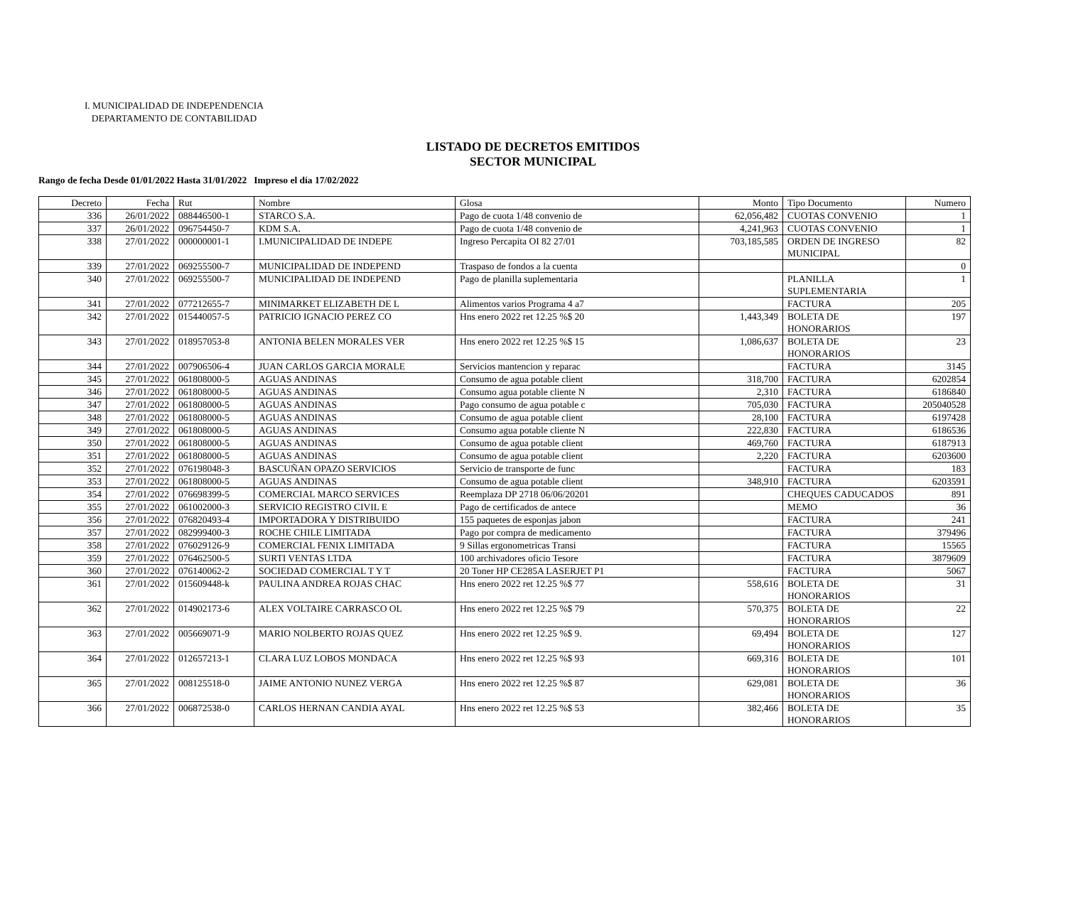I. MUNICIPALIDAD DE INDEPENDENCIA
DEPARTAMENTO DE CONTABILIDAD
LISTADO DE DECRETOS EMITIDOS
SECTOR MUNICIPAL
Rango de fecha Desde 01/01/2022 Hasta 31/01/2022 Impreso el día 17/02/2022
| Decreto | Fecha | Rut | Nombre | Glosa | Monto | Tipo Documento | Numero |
| --- | --- | --- | --- | --- | --- | --- | --- |
| 336 | 26/01/2022 | 088446500-1 | STARCO S.A. | Pago de cuota 1/48 convenio de | 62,056,482 | CUOTAS CONVENIO | 1 |
| 337 | 26/01/2022 | 096754450-7 | KDM S.A. | Pago de cuota 1/48 convenio de | 4,241,963 | CUOTAS CONVENIO | 1 |
| 338 | 27/01/2022 | 000000001-1 | I.MUNICIPALIDAD DE INDEPE | Ingreso Percapita OI 82 27/01 | 703,185,585 | ORDEN DE INGRESO MUNICIPAL | 82 |
| 339 | 27/01/2022 | 069255500-7 | MUNICIPALIDAD DE INDEPEND | Traspaso de fondos a la cuenta | | | 0 |
| 340 | 27/01/2022 | 069255500-7 | MUNICIPALIDAD DE INDEPEND | Pago de planilla suplementaria | | PLANILLA SUPLEMENTARIA | 1 |
| 341 | 27/01/2022 | 077212655-7 | MINIMARKET ELIZABETH DE L | Alimentos varios Programa 4 a7 | | FACTURA | 205 |
| 342 | 27/01/2022 | 015440057-5 | PATRICIO IGNACIO PEREZ CO | Hns enero 2022 ret 12.25 %$ 20 | 1,443,349 | BOLETA DE HONORARIOS | 197 |
| 343 | 27/01/2022 | 018957053-8 | ANTONIA BELEN MORALES VER | Hns enero 2022 ret 12.25 %$ 15 | 1,086,637 | BOLETA DE HONORARIOS | 23 |
| 344 | 27/01/2022 | 007906506-4 | JUAN CARLOS GARCIA MORALE | Servicios mantencion y reparac | | FACTURA | 3145 |
| 345 | 27/01/2022 | 061808000-5 | AGUAS ANDINAS | Consumo de agua potable client | 318,700 | FACTURA | 6202854 |
| 346 | 27/01/2022 | 061808000-5 | AGUAS ANDINAS | Consumo agua potable cliente N | 2,310 | FACTURA | 6186840 |
| 347 | 27/01/2022 | 061808000-5 | AGUAS ANDINAS | Pago consumo de agua potable c | 705,030 | FACTURA | 205040528 |
| 348 | 27/01/2022 | 061808000-5 | AGUAS ANDINAS | Consumo de agua potable client | 28,100 | FACTURA | 6197428 |
| 349 | 27/01/2022 | 061808000-5 | AGUAS ANDINAS | Consumo agua potable cliente N | 222,830 | FACTURA | 6186536 |
| 350 | 27/01/2022 | 061808000-5 | AGUAS ANDINAS | Consumo de agua potable client | 469,760 | FACTURA | 6187913 |
| 351 | 27/01/2022 | 061808000-5 | AGUAS ANDINAS | Consumo de agua potable client | 2,220 | FACTURA | 6203600 |
| 352 | 27/01/2022 | 076198048-3 | BASCUÑAN OPAZO SERVICIOS | Servicio de transporte de func | | FACTURA | 183 |
| 353 | 27/01/2022 | 061808000-5 | AGUAS ANDINAS | Consumo de agua potable client | 348,910 | FACTURA | 6203591 |
| 354 | 27/01/2022 | 076698399-5 | COMERCIAL MARCO SERVICES | Reemplaza DP 2718 06/06/20201 | | CHEQUES CADUCADOS | 891 |
| 355 | 27/01/2022 | 061002000-3 | SERVICIO REGISTRO CIVIL E | Pago de certificados de antece | | MEMO | 36 |
| 356 | 27/01/2022 | 076820493-4 | IMPORTADORA Y DISTRIBUIDO | 155 paquetes de esponjas jabon | | FACTURA | 241 |
| 357 | 27/01/2022 | 082999400-3 | ROCHE CHILE LIMITADA | Pago por compra de medicamento | | FACTURA | 379496 |
| 358 | 27/01/2022 | 076029126-9 | COMERCIAL FENIX LIMITADA | 9 Sillas ergonometricas Transi | | FACTURA | 15565 |
| 359 | 27/01/2022 | 076462500-5 | SURTI VENTAS LTDA | 100 archivadores oficio Tesore | | FACTURA | 3879609 |
| 360 | 27/01/2022 | 076140062-2 | SOCIEDAD COMERCIAL T Y T | 20 Toner HP CE285A LASERJET P1 | | FACTURA | 5067 |
| 361 | 27/01/2022 | 015609448-k | PAULINA ANDREA ROJAS CHAC | Hns enero 2022 ret 12.25 %$ 77 | 558,616 | BOLETA DE HONORARIOS | 31 |
| 362 | 27/01/2022 | 014902173-6 | ALEX VOLTAIRE CARRASCO OL | Hns enero 2022 ret 12.25 %$ 79 | 570,375 | BOLETA DE HONORARIOS | 22 |
| 363 | 27/01/2022 | 005669071-9 | MARIO NOLBERTO ROJAS QUEZ | Hns enero 2022 ret 12.25 %$ 9. | 69,494 | BOLETA DE HONORARIOS | 127 |
| 364 | 27/01/2022 | 012657213-1 | CLARA LUZ LOBOS MONDACA | Hns enero 2022 ret 12.25 %$ 93 | 669,316 | BOLETA DE HONORARIOS | 101 |
| 365 | 27/01/2022 | 008125518-0 | JAIME ANTONIO NUNEZ VERGA | Hns enero 2022 ret 12.25 %$ 87 | 629,081 | BOLETA DE HONORARIOS | 36 |
| 366 | 27/01/2022 | 006872538-0 | CARLOS HERNAN CANDIA AYAL | Hns enero 2022 ret 12.25 %$ 53 | 382,466 | BOLETA DE HONORARIOS | 35 |